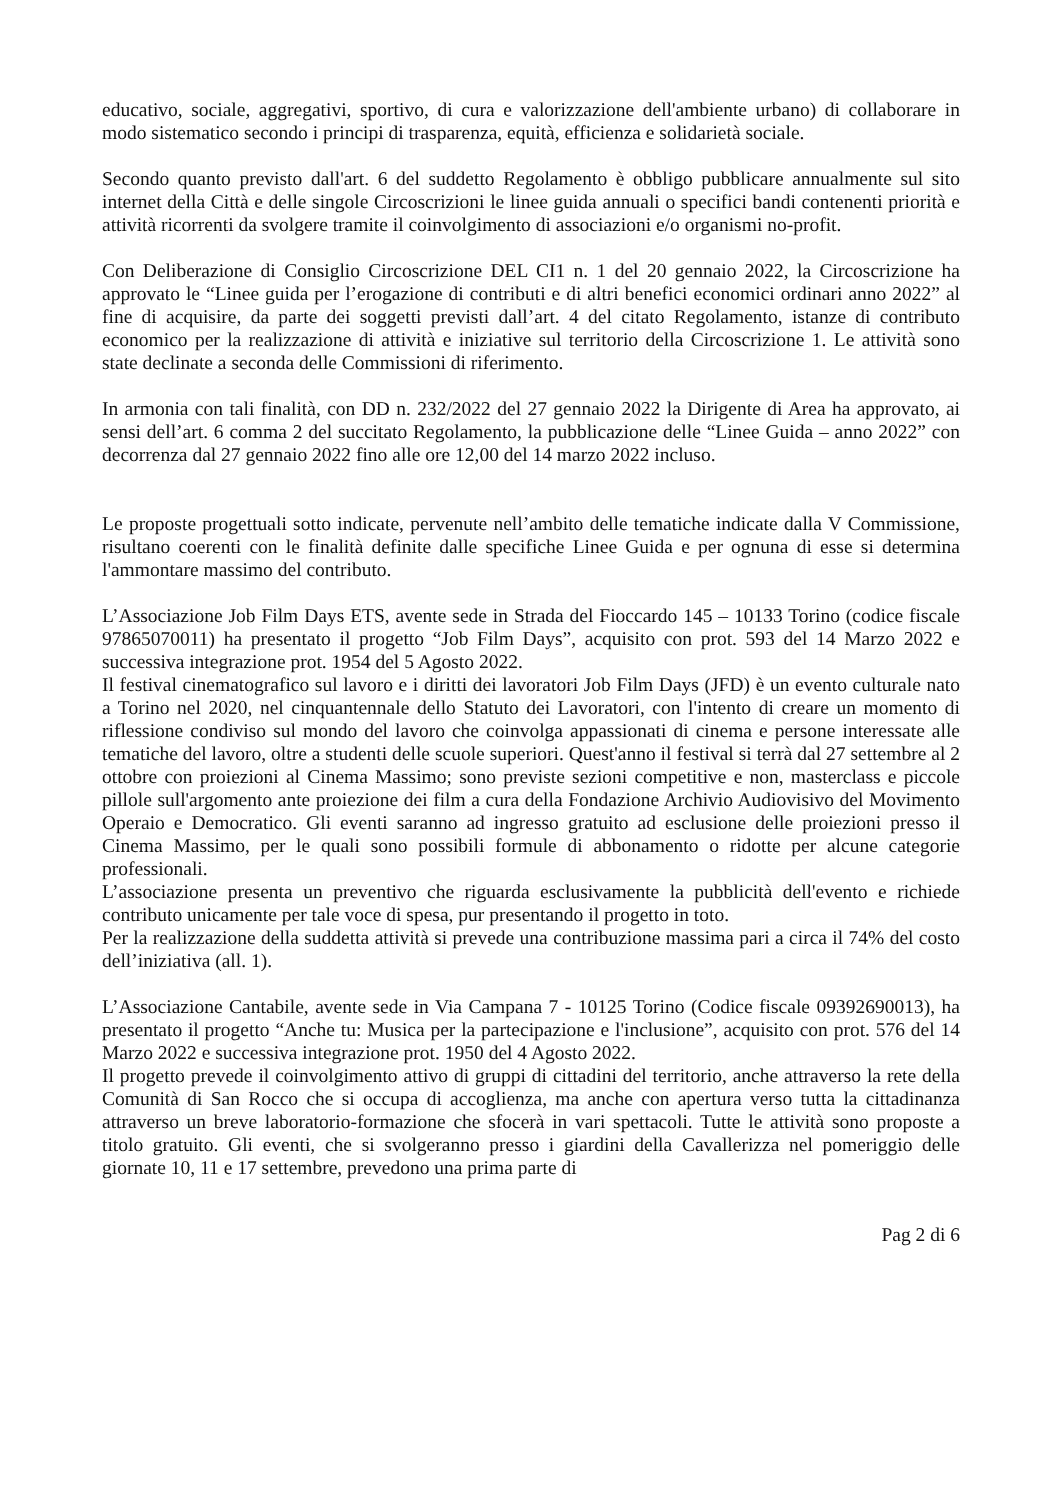educativo, sociale, aggregativi, sportivo, di cura e valorizzazione dell'ambiente urbano) di collaborare in modo sistematico secondo i principi di trasparenza, equità, efficienza e solidarietà sociale.
Secondo quanto previsto dall'art. 6 del suddetto Regolamento è obbligo pubblicare annualmente sul sito internet della Città e delle singole Circoscrizioni le linee guida annuali o specifici bandi contenenti priorità e attività ricorrenti da svolgere tramite il coinvolgimento di associazioni e/o organismi no-profit.
Con Deliberazione di Consiglio Circoscrizione DEL CI1 n. 1 del 20 gennaio 2022, la Circoscrizione ha approvato le “Linee guida per l’erogazione di contributi e di altri benefici economici ordinari anno 2022” al fine di acquisire, da parte dei soggetti previsti dall’art. 4 del citato Regolamento, istanze di contributo economico per la realizzazione di attività e iniziative sul territorio della Circoscrizione 1. Le attività sono state declinate a seconda delle Commissioni di riferimento.
In armonia con tali finalità, con DD n. 232/2022 del 27 gennaio 2022 la Dirigente di Area ha approvato, ai sensi dell’art. 6 comma 2 del succitato Regolamento, la pubblicazione delle “Linee Guida – anno 2022” con decorrenza dal 27 gennaio 2022 fino alle ore 12,00 del 14 marzo 2022 incluso.
Le proposte progettuali sotto indicate, pervenute nell’ambito delle tematiche indicate dalla V Commissione, risultano coerenti con le finalità definite dalle specifiche Linee Guida e per ognuna di esse si determina l'ammontare massimo del contributo.
L’Associazione Job Film Days ETS, avente sede in Strada del Fioccardo 145 – 10133 Torino (codice fiscale 97865070011) ha presentato il progetto “Job Film Days”, acquisito con prot. 593 del 14 Marzo 2022 e successiva integrazione prot. 1954 del 5 Agosto 2022.
Il festival cinematografico sul lavoro e i diritti dei lavoratori Job Film Days (JFD) è un evento culturale nato a Torino nel 2020, nel cinquantennale dello Statuto dei Lavoratori, con l'intento di creare un momento di riflessione condiviso sul mondo del lavoro che coinvolga appassionati di cinema e persone interessate alle tematiche del lavoro, oltre a studenti delle scuole superiori. Quest'anno il festival si terrà dal 27 settembre al 2 ottobre con proiezioni al Cinema Massimo; sono previste sezioni competitive e non, masterclass e piccole pillole sull'argomento ante proiezione dei film a cura della Fondazione Archivio Audiovisivo del Movimento Operaio e Democratico. Gli eventi saranno ad ingresso gratuito ad esclusione delle proiezioni presso il Cinema Massimo, per le quali sono possibili formule di abbonamento o ridotte per alcune categorie professionali.
L’associazione presenta un preventivo che riguarda esclusivamente la pubblicità dell'evento e richiede contributo unicamente per tale voce di spesa, pur presentando il progetto in toto.
Per la realizzazione della suddetta attività si prevede una contribuzione massima pari a circa il 74% del costo dell’iniziativa (all. 1).
L’Associazione Cantabile, avente sede in Via Campana 7 - 10125 Torino (Codice fiscale 09392690013), ha presentato il progetto “Anche tu: Musica per la partecipazione e l'inclusione”, acquisito con prot. 576 del 14 Marzo 2022 e successiva integrazione prot. 1950 del 4 Agosto 2022.
Il progetto prevede il coinvolgimento attivo di gruppi di cittadini del territorio, anche attraverso la rete della Comunità di San Rocco che si occupa di accoglienza, ma anche con apertura verso tutta la cittadinanza attraverso un breve laboratorio-formazione che sfocerà in vari spettacoli. Tutte le attività sono proposte a titolo gratuito. Gli eventi, che si svolgeranno presso i giardini della Cavallerizza nel pomeriggio delle giornate 10, 11 e 17 settembre, prevedono una prima parte di
Pag 2 di 6